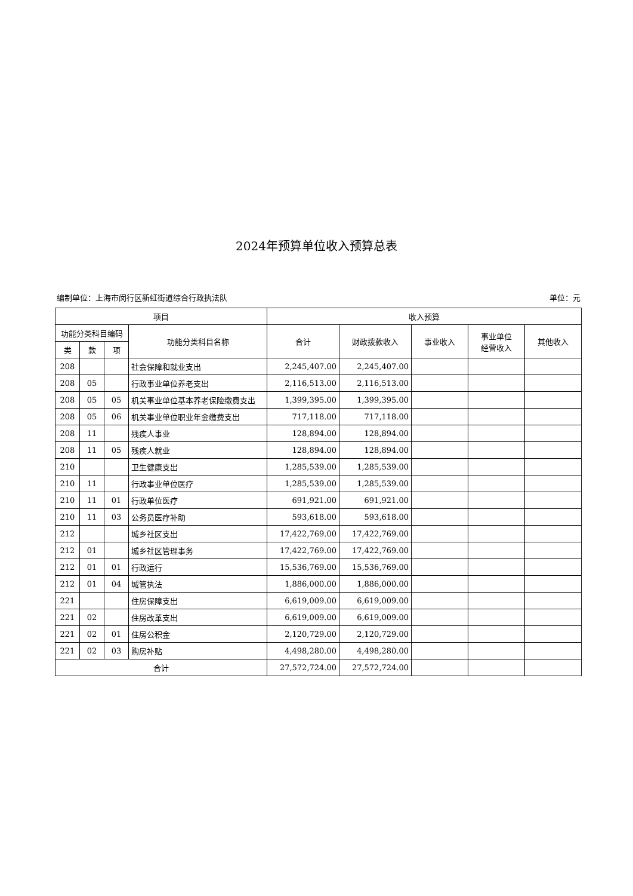2024年预算单位收入预算总表
编制单位：上海市闵行区新虹街道综合行政执法队 单位：元
| 项目 | | | | 收入预算 | | | | |
| --- | --- | --- | --- | --- | --- | --- | --- | --- |
| 功能分类科目编码 | | | 功能分类科目名称 | 合计 | 财政拨款收入 | 事业收入 | 事业单位 经营收入 | 其他收入 |
| 类 | 款 | 项 | | | | | | |
| 208 | | | 社会保障和就业支出 | 2,245,407.00 | 2,245,407.00 | | | |
| 208 | 05 | | 行政事业单位养老支出 | 2,116,513.00 | 2,116,513.00 | | | |
| 208 | 05 | 05 | 机关事业单位基本养老保险缴费支出 | 1,399,395.00 | 1,399,395.00 | | | |
| 208 | 05 | 06 | 机关事业单位职业年金缴费支出 | 717,118.00 | 717,118.00 | | | |
| 208 | 11 | | 残疾人事业 | 128,894.00 | 128,894.00 | | | |
| 208 | 11 | 05 | 残疾人就业 | 128,894.00 | 128,894.00 | | | |
| 210 | | | 卫生健康支出 | 1,285,539.00 | 1,285,539.00 | | | |
| 210 | 11 | | 行政事业单位医疗 | 1,285,539.00 | 1,285,539.00 | | | |
| 210 | 11 | 01 | 行政单位医疗 | 691,921.00 | 691,921.00 | | | |
| 210 | 11 | 03 | 公务员医疗补助 | 593,618.00 | 593,618.00 | | | |
| 212 | | | 城乡社区支出 | 17,422,769.00 | 17,422,769.00 | | | |
| 212 | 01 | | 城乡社区管理事务 | 17,422,769.00 | 17,422,769.00 | | | |
| 212 | 01 | 01 | 行政运行 | 15,536,769.00 | 15,536,769.00 | | | |
| 212 | 01 | 04 | 城管执法 | 1,886,000.00 | 1,886,000.00 | | | |
| 221 | | | 住房保障支出 | 6,619,009.00 | 6,619,009.00 | | | |
| 221 | 02 | | 住房改革支出 | 6,619,009.00 | 6,619,009.00 | | | |
| 221 | 02 | 01 | 住房公积金 | 2,120,729.00 | 2,120,729.00 | | | |
| 221 | 02 | 03 | 购房补贴 | 4,498,280.00 | 4,498,280.00 | | | |
| 合计 | | | | 27,572,724.00 | 27,572,724.00 | | | |